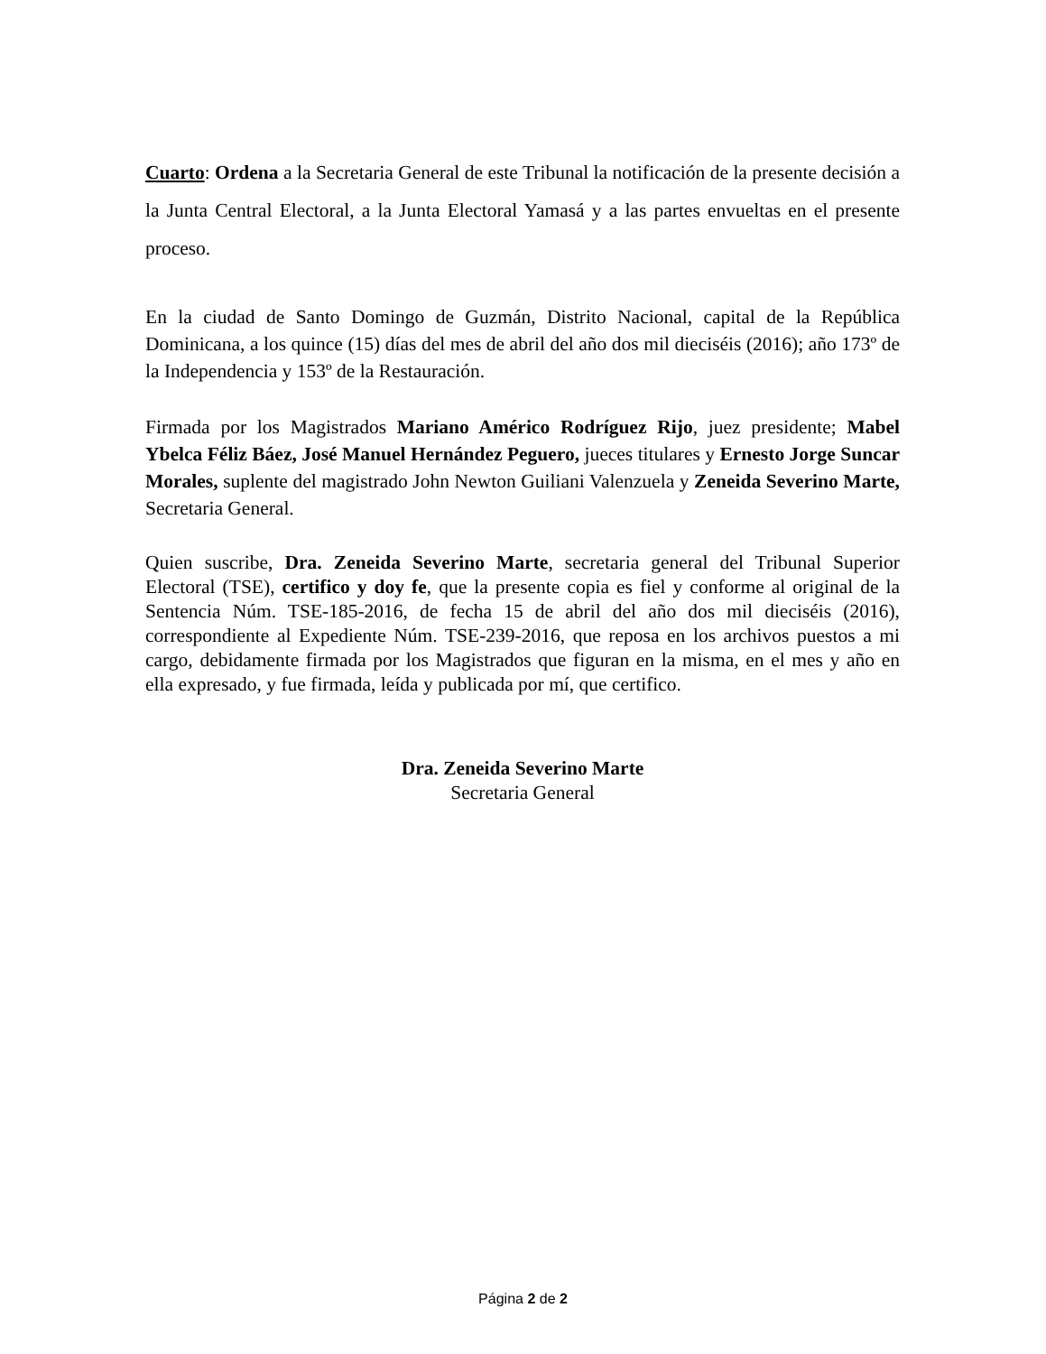Cuarto: Ordena a la Secretaria General de este Tribunal la notificación de la presente decisión a la Junta Central Electoral, a la Junta Electoral Yamasá y a las partes envueltas en el presente proceso.
En la ciudad de Santo Domingo de Guzmán, Distrito Nacional, capital de la República Dominicana, a los quince (15) días del mes de abril del año dos mil dieciséis (2016); año 173º de la Independencia y 153º de la Restauración.
Firmada por los Magistrados Mariano Américo Rodríguez Rijo, juez presidente; Mabel Ybelca Féliz Báez, José Manuel Hernández Peguero, jueces titulares y Ernesto Jorge Suncar Morales, suplente del magistrado John Newton Guiliani Valenzuela y Zeneida Severino Marte, Secretaria General.
Quien suscribe, Dra. Zeneida Severino Marte, secretaria general del Tribunal Superior Electoral (TSE), certifico y doy fe, que la presente copia es fiel y conforme al original de la Sentencia Núm. TSE-185-2016, de fecha 15 de abril del año dos mil dieciséis (2016), correspondiente al Expediente Núm. TSE-239-2016, que reposa en los archivos puestos a mi cargo, debidamente firmada por los Magistrados que figuran en la misma, en el mes y año en ella expresado, y fue firmada, leída y publicada por mí, que certifico.
Dra. Zeneida Severino Marte
Secretaria General
Página 2 de 2